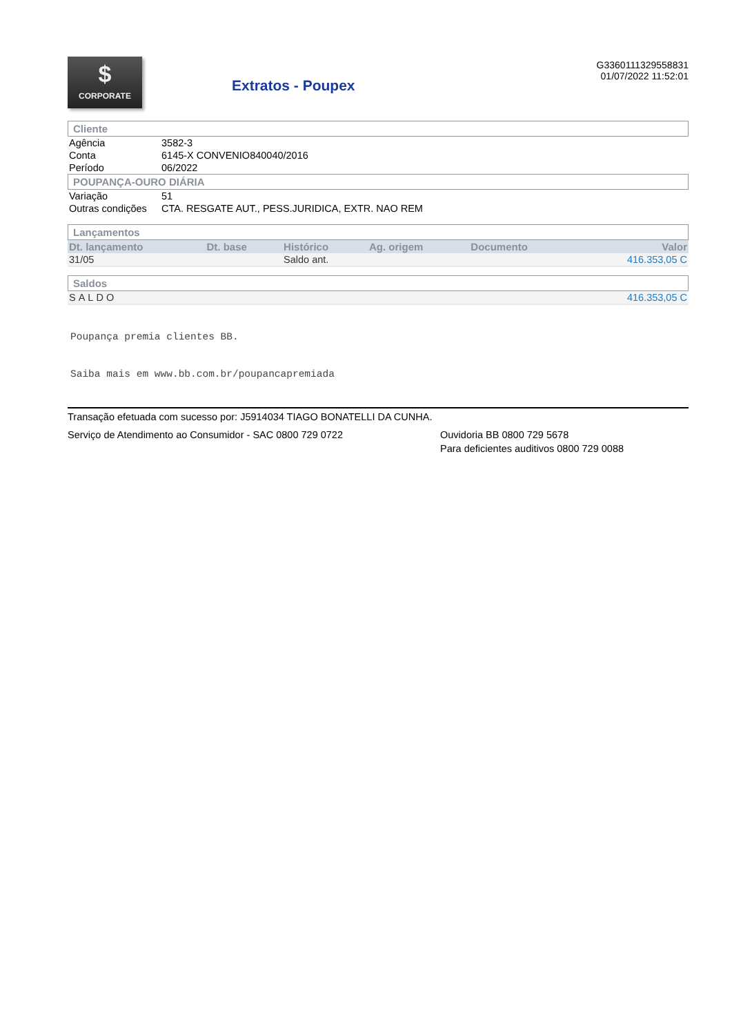$
CORPORATE
Extratos - Poupex
G3360111329558831
01/07/2022 11:52:01
Cliente
| Agência | 3582-3 |
| Conta | 6145-X CONVENIO840040/2016 |
| Período | 06/2022 |
POUPANÇA-OURO DIÁRIA
| Variação | 51 |
| Outras condições | CTA. RESGATE AUT., PESS.JURIDICA, EXTR. NAO REM |
Lançamentos
| Dt. lançamento | Dt. base | Histórico | Ag. origem | Documento | Valor |
| --- | --- | --- | --- | --- | --- |
| 31/05 | | Saldo ant. | | | 416.353,05 C |
Saldos
| SALDO | 416.353,05 C |
Poupança premia clientes BB.
Saiba mais em www.bb.com.br/poupancapremiada
Transação efetuada com sucesso por: J5914034 TIAGO BONATELLI DA CUNHA.
Serviço de Atendimento ao Consumidor - SAC 0800 729 0722 Ouvidoria BB 0800 729 5678
Para deficientes auditivos 0800 729 0088